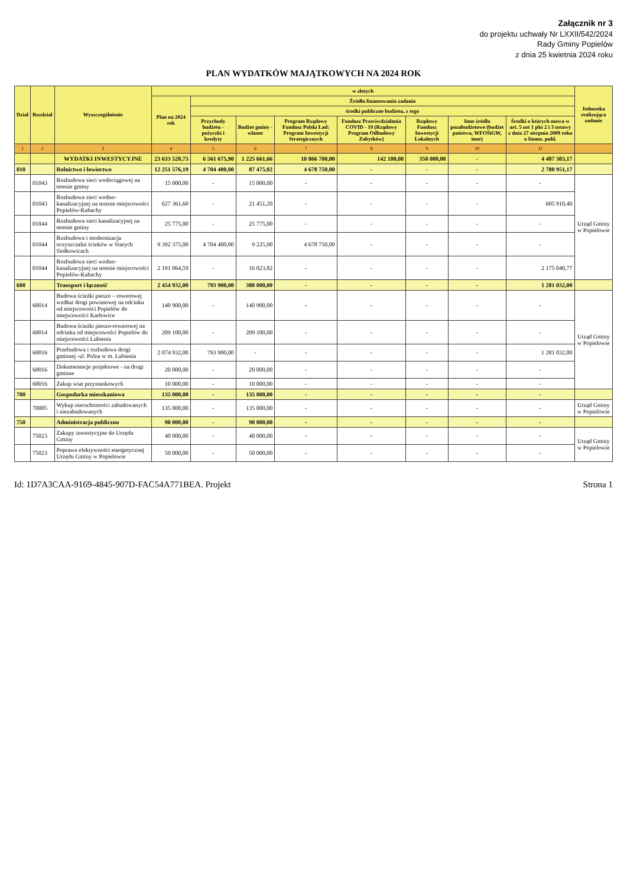Załącznik nr 3
do projektu uchwały Nr LXXII/542/2024
Rady Gminy Popielów
z dnia 25 kwietnia 2024 roku
PLAN WYDATKÓW MAJĄTKOWYCH NA 2024 ROK
| Dział | Rozdział | Wyszczególnienie | w złotych | | | | | | | | Jednostka realizująca zadanie |
| --- | --- | --- | --- | --- | --- | --- | --- | --- | --- | --- | --- |
| | | | Plan na 2024 rok | Źródła finansowania zadania | | | | | | | |
| | | | | środki publiczne budżetu, z tego | | | | | | | |
| | | | | Przychody budżetu - pożyczki i kredyty | Budżet gminy - własne | Program Rządowy Fundusz Polski Ład: Program Inwestycji Strategicznych | Fundusz Przeciwdziałania COVID - 19 (Rządowy Program Odbudowy Zabytków) | Rządowy Fundusz Inwestycji Lokalnych | Inne źródła pozabudżetowe (budżet państwa, WFOŚiGW, inne) | Środki o których mowa w art. 5 ust 1 pkt 2 i 3 ustawy z dnia 27 sierpnia 2009 roku o finans. publ. | |
| 1 | 2 | 3 | 4 | 5 | 6 | 7 | 8 | 9 | 10 | 11 | |
| | | WYDATKI INWESTYCYJNE | 23 633 520,73 | 6 561 675,90 | 1 225 661,66 | 10 866 700,00 | 142 100,00 | 350 000,00 | - | 4 487 383,17 | |
| 010 | | Rolnictwo i łowiectwo | 12 251 576,19 | 4 704 400,00 | 87 475,02 | 4 678 750,00 | - | - | - | 2 780 951,17 | |
| | 01043 | Rozbudowa sieci wodociągowej na terenie gminy | 15 000,00 | - | 15 000,00 | - | - | - | - | - | Urząd Gminy w Popielowie |
| | 01043 | Rozbudowa sieci wodno-kanalizacyjnej na terenie miejscowości Popielów-Kabachy | 627 361,60 | - | 21 451,20 | - | - | - | - | 605 910,40 | |
| | 01044 | Rozbudowa sieci kanalizacyjnej na terenie gminy | 25 775,00 | - | 25 775,00 | - | - | - | - | - | |
| | 01044 | Rozbudowa i modernizacja oczyszczalni ścieków w Starych Siołkowicach | 9 392 375,00 | 4 704 400,00 | 9 225,00 | 4 678 750,00 | - | - | - | - | |
| | 01044 | Rozbudowa sieci wodno-kanalizacyjnej na terenie miejscowości Popielów-Kabachy | 2 191 064,59 | - | 16 023,82 | - | - | - | - | 2 175 040,77 | |
| 600 | | Transport i łączność | 2 454 932,00 | 793 900,00 | 380 000,00 | - | - | - | - | 1 281 032,00 | |
| | 60014 | Budowa ścieżki pieszo – rowerowej wzdłuż drogi powiatowej na odcinku od miejscowości Popielów do miejscowości Karłowice | 140 900,00 | - | 140 900,00 | - | - | - | - | - | Urząd Gminy w Popielowie |
| | 60014 | Budowa ścieżki pieszo-rowerowej na odcinku od miejscowości Popielów do miejscowości Lubienia | 209 100,00 | - | 209 100,00 | - | - | - | - | - | |
| | 60016 | Przebudowa i rozbudowa drogi gminnej -ul. Polna w m. Lubienia | 2 074 932,00 | 793 900,00 | - | - | - | - | - | 1 281 032,00 | |
| | 60016 | Dokumentacje projektowe - na drogi gminne | 20 000,00 | - | 20 000,00 | - | - | - | - | - | |
| | 60016 | Zakup wiat przystankowych | 10 000,00 | - | 10 000,00 | - | - | - | - | - | |
| 700 | | Gospodarka mieszkaniowa | 135 000,00 | - | 135 000,00 | - | - | - | - | - | |
| | 70005 | Wykup nieruchomości zabudowanych i niezabudowanych | 135 000,00 | - | 135 000,00 | - | - | - | - | - | Urząd Gminy w Popielowie |
| 750 | | Administracja publiczna | 90 000,00 | - | 90 000,00 | - | - | - | - | - | |
| | 75023 | Zakupy inwestycyjne do Urzędu Gminy | 40 000,00 | - | 40 000,00 | - | - | - | - | - | Urząd Gminy w Popielowie |
| | 75023 | Poprawa efektywności energetycznej Urzędu Gminy w Popielowie | 50 000,00 | - | 50 000,00 | - | - | - | - | - | |
Id: 1D7A3CAA-9169-4845-907D-FAC54A771BEA. Projekt Strona 1